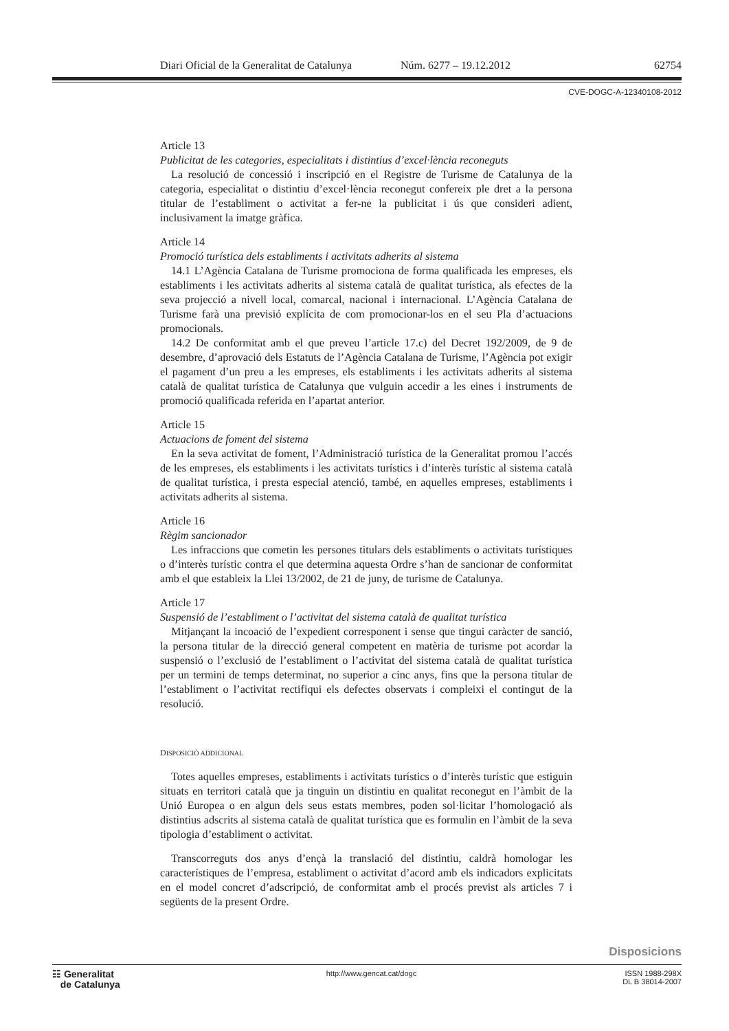Diari Oficial de la Generalitat de Catalunya Núm. 6277 – 19.12.2012 62754
CVE-DOGC-A-12340108-2012
Article 13
Publicitat de les categories, especialitats i distintius d’excel·lència reconeguts
La resolució de concessió i inscripció en el Registre de Turisme de Catalunya de la categoria, especialitat o distintiu d’excel·lència reconegut confereix ple dret a la persona titular de l’establiment o activitat a fer-ne la publicitat i ús que consideri adient, inclusivament la imatge gràfica.
Article 14
Promoció turística dels establiments i activitats adherits al sistema
14.1 L’Agència Catalana de Turisme promociona de forma qualificada les empreses, els establiments i les activitats adherits al sistema català de qualitat turística, als efectes de la seva projecció a nivell local, comarcal, nacional i internacional. L’Agència Catalana de Turisme farà una previsió explícita de com promocionar-los en el seu Pla d’actuacions promocionals.
14.2 De conformitat amb el que preveu l’article 17.c) del Decret 192/2009, de 9 de desembre, d’aprovació dels Estatuts de l’Agència Catalana de Turisme, l’Agència pot exigir el pagament d’un preu a les empreses, els establiments i les activitats adherits al sistema català de qualitat turística de Catalunya que vulguin accedir a les eines i instruments de promoció qualificada referida en l’apartat anterior.
Article 15
Actuacions de foment del sistema
En la seva activitat de foment, l’Administració turística de la Generalitat promou l’accés de les empreses, els establiments i les activitats turístics i d’interès turístic al sistema català de qualitat turística, i presta especial atenció, també, en aquelles empreses, establiments i activitats adherits al sistema.
Article 16
Règim sancionador
Les infraccions que cometin les persones titulars dels establiments o activitats turístiques o d’interès turístic contra el que determina aquesta Ordre s’han de sancionar de conformitat amb el que estableix la Llei 13/2002, de 21 de juny, de turisme de Catalunya.
Article 17
Suspensió de l’establiment o l’activitat del sistema català de qualitat turística
Mitjançant la incoació de l’expedient corresponent i sense que tingui caràcter de sanció, la persona titular de la direcció general competent en matèria de turisme pot acordar la suspensió o l’exclusió de l’establiment o l’activitat del sistema català de qualitat turística per un termini de temps determinat, no superior a cinc anys, fins que la persona titular de l’establiment o l’activitat rectifiqui els defectes observats i compleixi el contingut de la resolució.
DISPOSICIÓ ADDICIONAL
Totes aquelles empreses, establiments i activitats turístics o d’interès turístic que estiguin situats en territori català que ja tinguin un distintiu en qualitat reconegut en l’àmbit de la Unió Europea o en algun dels seus estats membres, poden sol·licitar l’homologació als distintius adscrits al sistema català de qualitat turística que es formulin en l’àmbit de la seva tipologia d’establiment o activitat.
Transcorreguts dos anys d’ençà la translació del distintiu, caldrà homologar les característiques de l’empresa, establiment o activitat d’acord amb els indicadors explicitats en el model concret d’adscripció, de conformitat amb el procés previst als articles 7 i següents de la present Ordre.
Disposicions
☷ Generalitat
de Catalunya
http://www.gencat.cat/dogc ISSN 1988-298X
DL B 38014-2007